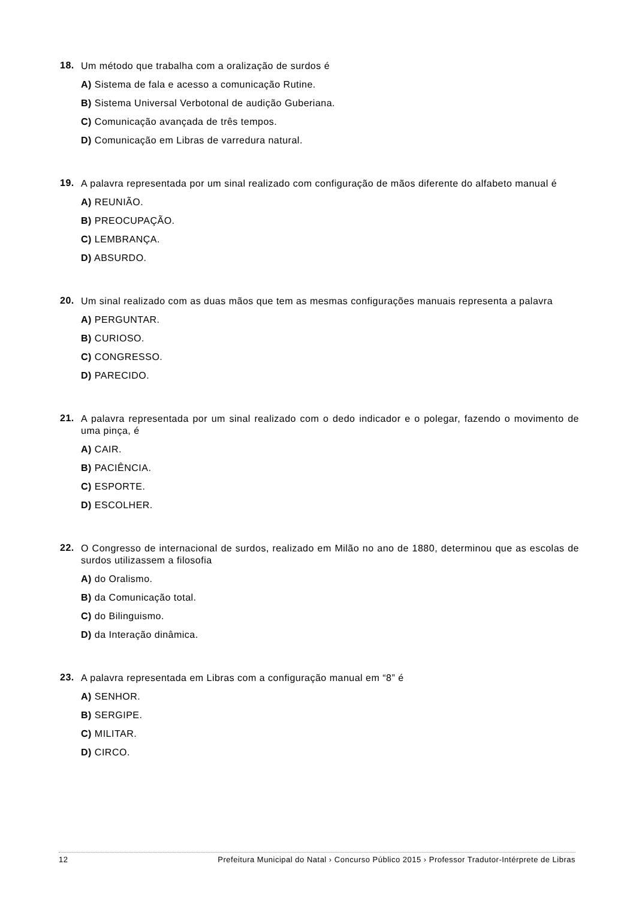18. Um método que trabalha com a oralização de surdos é
A) Sistema de fala e acesso a comunicação Rutine.
B) Sistema Universal Verbotonal de audição Guberiana.
C) Comunicação avançada de três tempos.
D) Comunicação em Libras de varredura natural.
19. A palavra representada por um sinal realizado com configuração de mãos diferente do alfabeto manual é
A) REUNIÃO.
B) PREOCUPAÇÃO.
C) LEMBRANÇA.
D) ABSURDO.
20. Um sinal realizado com as duas mãos que tem as mesmas configurações manuais representa a palavra
A) PERGUNTAR.
B) CURIOSO.
C) CONGRESSO.
D) PARECIDO.
21. A palavra representada por um sinal realizado com o dedo indicador e o polegar, fazendo o movimento de uma pinça, é
A) CAIR.
B) PACIÊNCIA.
C) ESPORTE.
D) ESCOLHER.
22. O Congresso de internacional de surdos, realizado em Milão no ano de 1880, determinou que as escolas de surdos utilizassem a filosofia
A) do Oralismo.
B) da Comunicação total.
C) do Bilinguismo.
D) da Interação dinâmica.
23. A palavra representada em Libras com a configuração manual em “8” é
A) SENHOR.
B) SERGIPE.
C) MILITAR.
D) CIRCO.
12 Prefeitura Municipal do Natal › Concurso Público 2015 › Professor Tradutor-Intérprete de Libras